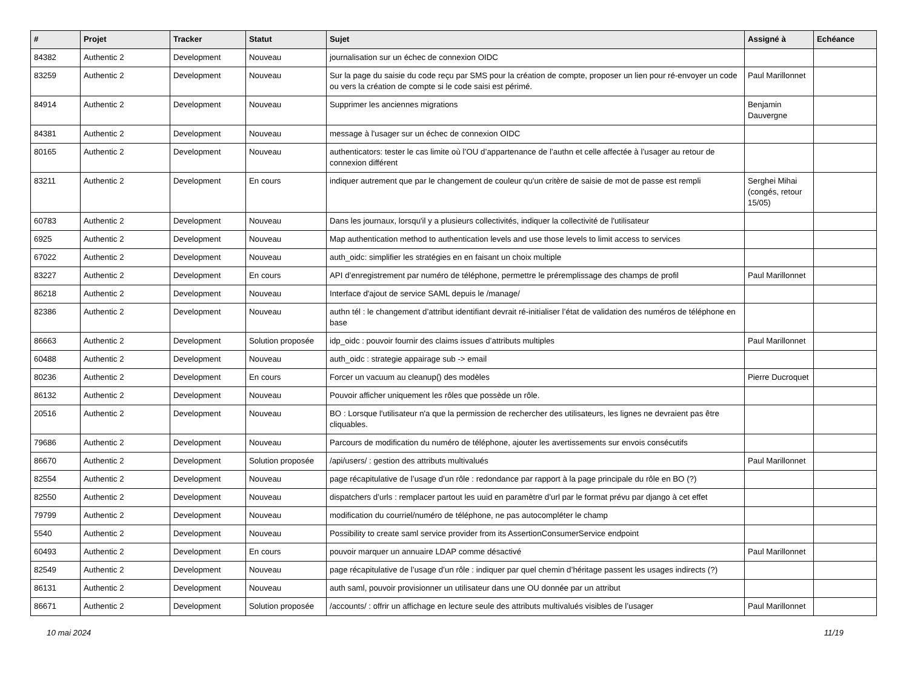| # | Projet | Tracker | Statut | Sujet | Assigné à | Echéance |
| --- | --- | --- | --- | --- | --- | --- |
| 84382 | Authentic 2 | Development | Nouveau | journalisation sur un échec de connexion OIDC | | |
| 83259 | Authentic 2 | Development | Nouveau | Sur la page du saisie du code reçu par SMS pour la création de compte, proposer un lien pour ré-envoyer un code ou vers la création de compte si le code saisi est périmé. | Paul Marillonnet | |
| 84914 | Authentic 2 | Development | Nouveau | Supprimer les anciennes migrations | Benjamin Dauvergne | |
| 84381 | Authentic 2 | Development | Nouveau | message à l'usager sur un échec de connexion OIDC | | |
| 80165 | Authentic 2 | Development | Nouveau | authenticators: tester le cas limite où l’OU d’appartenance de l’authn et celle affectée à l’usager au retour de connexion différent | | |
| 83211 | Authentic 2 | Development | En cours | indiquer autrement que par le changement de couleur qu'un critère de saisie de mot de passe est rempli | Serghei Mihai (congés, retour 15/05) | |
| 60783 | Authentic 2 | Development | Nouveau | Dans les journaux, lorsqu'il y a plusieurs collectivités, indiquer la collectivité de l'utilisateur | | |
| 6925 | Authentic 2 | Development | Nouveau | Map authentication method to authentication levels and use those levels to limit access to services | | |
| 67022 | Authentic 2 | Development | Nouveau | auth_oidc: simplifier les stratégies en en faisant un choix multiple | | |
| 83227 | Authentic 2 | Development | En cours | API d’enregistrement par numéro de téléphone, permettre le préremplissage des champs de profil | Paul Marillonnet | |
| 86218 | Authentic 2 | Development | Nouveau | Interface d'ajout de service SAML depuis le /manage/ | | |
| 82386 | Authentic 2 | Development | Nouveau | authn tél : le changement d’attribut identifiant devrait ré-initialiser l’état de validation des numéros de téléphone en base | | |
| 86663 | Authentic 2 | Development | Solution proposée | idp_oidc : pouvoir fournir des claims issues d’attributs multiples | Paul Marillonnet | |
| 60488 | Authentic 2 | Development | Nouveau | auth_oidc : strategie appairage sub -> email | | |
| 80236 | Authentic 2 | Development | En cours | Forcer un vacuum au cleanup() des modèles | Pierre Ducroquet | |
| 86132 | Authentic 2 | Development | Nouveau | Pouvoir afficher uniquement les rôles que possède un rôle. | | |
| 20516 | Authentic 2 | Development | Nouveau | BO : Lorsque l'utilisateur n'a que la permission de rechercher des utilisateurs, les lignes ne devraient pas être cliquables. | | |
| 79686 | Authentic 2 | Development | Nouveau | Parcours de modification du numéro de téléphone, ajouter les avertissements sur envois consécutifs | | |
| 86670 | Authentic 2 | Development | Solution proposée | /api/users/ : gestion des attributs multivalués | Paul Marillonnet | |
| 82554 | Authentic 2 | Development | Nouveau | page récapitulative de l’usage d’un rôle : redondance par rapport à la page principale du rôle en BO (?) | | |
| 82550 | Authentic 2 | Development | Nouveau | dispatchers d’urls : remplacer partout les uuid en paramètre d’url par le format prévu par django à cet effet | | |
| 79799 | Authentic 2 | Development | Nouveau | modification du courriel/numéro de téléphone, ne pas autocompléter le champ | | |
| 5540 | Authentic 2 | Development | Nouveau | Possibility to create saml service provider from its AssertionConsumerService endpoint | | |
| 60493 | Authentic 2 | Development | En cours | pouvoir marquer un annuaire LDAP comme désactivé | Paul Marillonnet | |
| 82549 | Authentic 2 | Development | Nouveau | page récapitulative de l’usage d’un rôle : indiquer par quel chemin d’héritage passent les usages indirects (?) | | |
| 86131 | Authentic 2 | Development | Nouveau | auth saml, pouvoir provisionner un utilisateur dans une OU donnée par un attribut | | |
| 86671 | Authentic 2 | Development | Solution proposée | /accounts/ : offrir un affichage en lecture seule des attributs multivalués visibles de l’usager | Paul Marillonnet | |
10 mai 2024 11/19